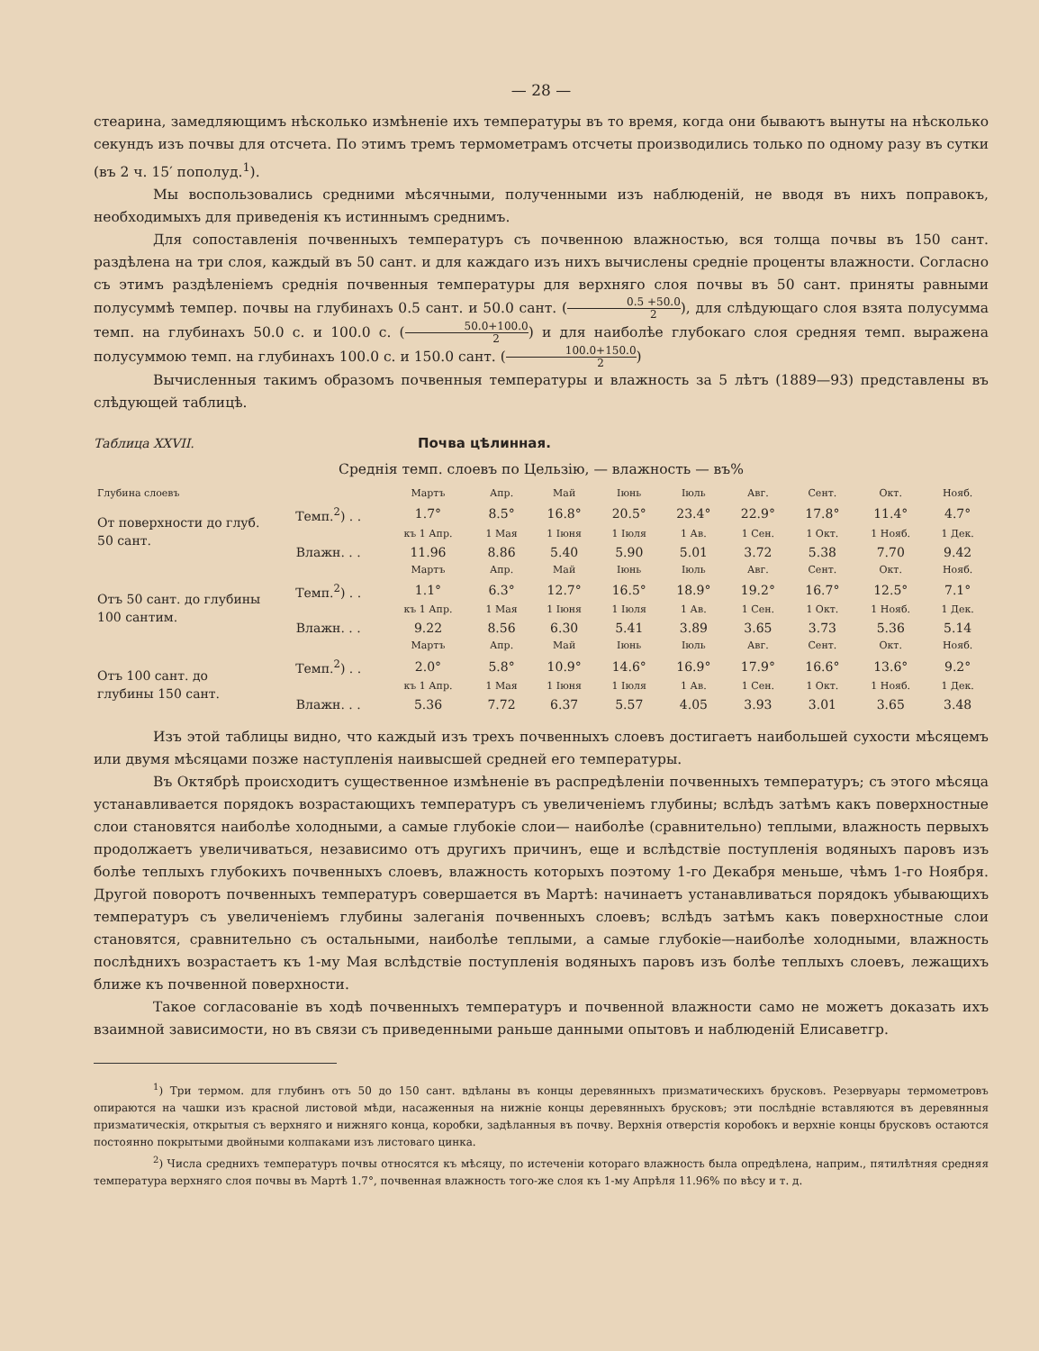— 28 —
стеарина, замедляющимъ нѣсколько измѣненіе ихъ температуры въ то время, когда они бываютъ вынуты на нѣсколько секундъ изъ почвы для отсчета. По этимъ тремъ термометрамъ отсчеты производились только по одному разу въ сутки (въ 2 ч. 15′ пополуд.<sup>1</sup>).
Мы воспользовались средними мѣсячными, полученными изъ наблюденій, не вводя въ нихъ поправокъ, необходимыхъ для приведенія къ истиннымъ среднимъ.
Для сопоставленія почвенныхъ температуръ съ почвенною влажностью, вся толща почвы въ 150 сант. раздѣлена на три слоя, каждый въ 50 сант. и для каждаго изъ нихъ вычислены средніе проценты влажности. Согласно съ этимъ раздѣленіемъ среднія почвенныя температуры для верхняго слоя почвы въ 50 сант. приняты равными полусуммѣ темпер. почвы на глубинахъ 0.5 сант. и 50.0 сант. (0.5 +50.0 2), для слѣдующаго слоя взята полусумма темп. на глубинахъ 50.0 с. и 100.0 с. (50.0+100.0 2) и для наиболѣе глубокаго слоя средняя темп. выражена полусуммою темп. на глубинахъ 100.0 с. и 150.0 сант. (100.0+150.0 2)
Вычисленныя такимъ образомъ почвенныя температуры и влажность за 5 лѣтъ (1889—93) представлены въ слѣдующей таблицѣ.
Таблица XXVII. Почва цѣлинная.
Среднія темп. слоевъ по Цельзію, — влажность — въ%
| Глубина слоевъ | | Мартъ | Апр. | Май | Іюнь | Іюль | Авг. | Сент. | Окт. | Нояб. |
| От поверхности до глуб. 50 сант. | Темп.<sup>2</sup>) . . | 1.7° | 8.5° | 16.8° | 20.5° | 23.4° | 22.9° | 17.8° | 11.4° | 4.7° |
| | | къ 1 Апр. | 1 Мая | 1 Іюня | 1 Іюля | 1 Ав. | 1 Сен. | 1 Окт. | 1 Нояб. | 1 Дек. |
| | Влажн. . . | 11.96 | 8.86 | 5.40 | 5.90 | 5.01 | 3.72 | 5.38 | 7.70 | 9.42 |
| | | Мартъ | Апр. | Май | Іюнь | Іюль | Авг. | Сент. | Окт. | Нояб. |
| Отъ 50 сант. до глубины 100 сантим. | Темп.<sup>2</sup>) . . | 1.1° | 6.3° | 12.7° | 16.5° | 18.9° | 19.2° | 16.7° | 12.5° | 7.1° |
| | | къ 1 Апр. | 1 Мая | 1 Іюня | 1 Іюля | 1 Ав. | 1 Сен. | 1 Окт. | 1 Нояб. | 1 Дек. |
| | Влажн. . . | 9.22 | 8.56 | 6.30 | 5.41 | 3.89 | 3.65 | 3.73 | 5.36 | 5.14 |
| | | Мартъ | Апр. | Май | Іюнь | Іюль | Авг. | Сент. | Окт. | Нояб. |
| Отъ 100 сант. до глубины 150 сант. | Темп.<sup>2</sup>) . . | 2.0° | 5.8° | 10.9° | 14.6° | 16.9° | 17.9° | 16.6° | 13.6° | 9.2° |
| | | къ 1 Апр. | 1 Мая | 1 Іюня | 1 Іюля | 1 Ав. | 1 Сен. | 1 Окт. | 1 Нояб. | 1 Дек. |
| | Влажн. . . | 5.36 | 7.72 | 6.37 | 5.57 | 4.05 | 3.93 | 3.01 | 3.65 | 3.48 |
Изъ этой таблицы видно, что каждый изъ трехъ почвенныхъ слоевъ достигаетъ наибольшей сухости мѣсяцемъ или двумя мѣсяцами позже наступленія наивысшей средней его температуры.
Въ Октябрѣ происходитъ существенное измѣненіе въ распредѣленіи почвенныхъ температуръ; съ этого мѣсяца устанавливается порядокъ возрастающихъ температуръ съ увеличеніемъ глубины; вслѣдъ затѣмъ какъ поверхностные слои становятся наиболѣе холодными, а самые глубокіе слои— наиболѣе (сравнительно) теплыми, влажность первыхъ продолжаетъ увеличиваться, независимо отъ другихъ причинъ, еще и вслѣдствіе поступленія водяныхъ паровъ изъ болѣе теплыхъ глубокихъ почвенныхъ слоевъ, влажность которыхъ поэтому 1-го Декабря меньше, чѣмъ 1-го Ноября. Другой поворотъ почвенныхъ температуръ совершается въ Мартѣ: начинаетъ устанавливаться порядокъ убывающихъ температуръ съ увеличеніемъ глубины залеганія почвенныхъ слоевъ; вслѣдъ затѣмъ какъ поверхностные слои становятся, сравнительно съ остальными, наиболѣе теплыми, а самые глубокіе—наиболѣе холодными, влажность послѣднихъ возрастаетъ къ 1-му Мая вслѣдствіе поступленія водяныхъ паровъ изъ болѣе теплыхъ слоевъ, лежащихъ ближе къ почвенной поверхности.
Такое согласованіе въ ходѣ почвенныхъ температуръ и почвенной влажности само не можетъ доказать ихъ взаимной зависимости, но въ связи съ приведенными раньше данными опытовъ и наблюденій Елисаветгр.
<sup>1</sup>) Три термом. для глубинъ отъ 50 до 150 сант. вдѣланы въ концы деревянныхъ призматическихъ брусковъ. Резервуары термометровъ опираются на чашки изъ красной листовой мѣди, насаженныя на нижніе концы деревянныхъ брусковъ; эти послѣдніе вставляются въ деревянныя призматическія, открытыя съ верхняго и нижняго конца, коробки, задѣланныя въ почву. Верхнія отверстія коробокъ и верхніе концы брусковъ остаются постоянно покрытыми двойными колпаками изъ листоваго цинка.
<sup>2</sup>) Числа среднихъ температуръ почвы относятся къ мѣсяцу, по истеченіи котораго влажность была опредѣлена, наприм., пятилѣтняя средняя температура верхняго слоя почвы въ Мартѣ 1.7°, почвенная влажность того-же слоя къ 1-му Апрѣля 11.96% по вѣсу и т. д.